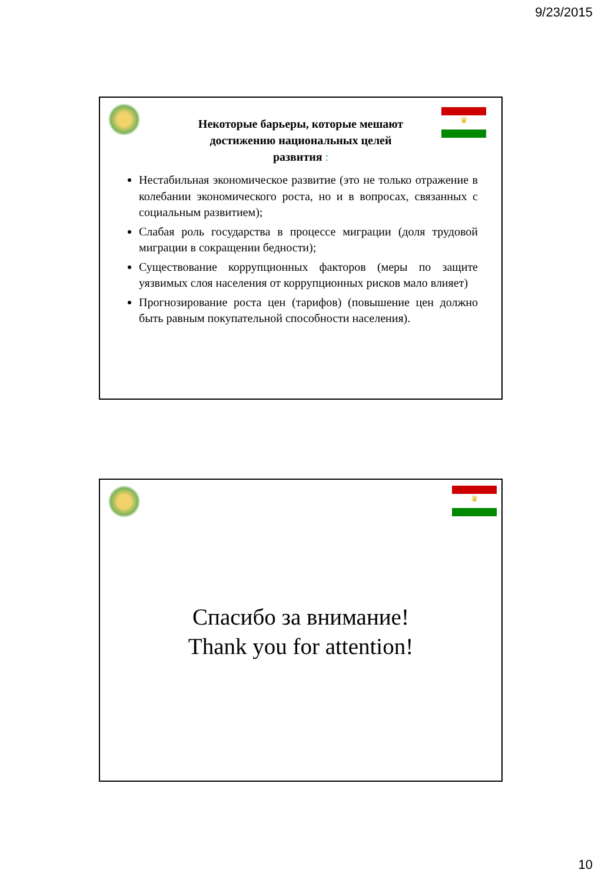9/23/2015
♛
Некоторые барьеры, которые мешают достижению национальных целей развития :
Нестабильная экономическое развитие (это не только отражение в колебании экономического роста, но и в вопросах, связанных с социальным развитием);
Слабая роль государства в процессе миграции (доля трудовой миграции в сокращении бедности);
Существование коррупционных факторов (меры по защите уязвимых слоя населения от коррупционных рисков мало влияет)
Прогнозирование роста цен (тарифов) (повышение цен должно быть равным покупательной способности населения).
♛
Спасибо за внимание!
Thank you for attention!
10